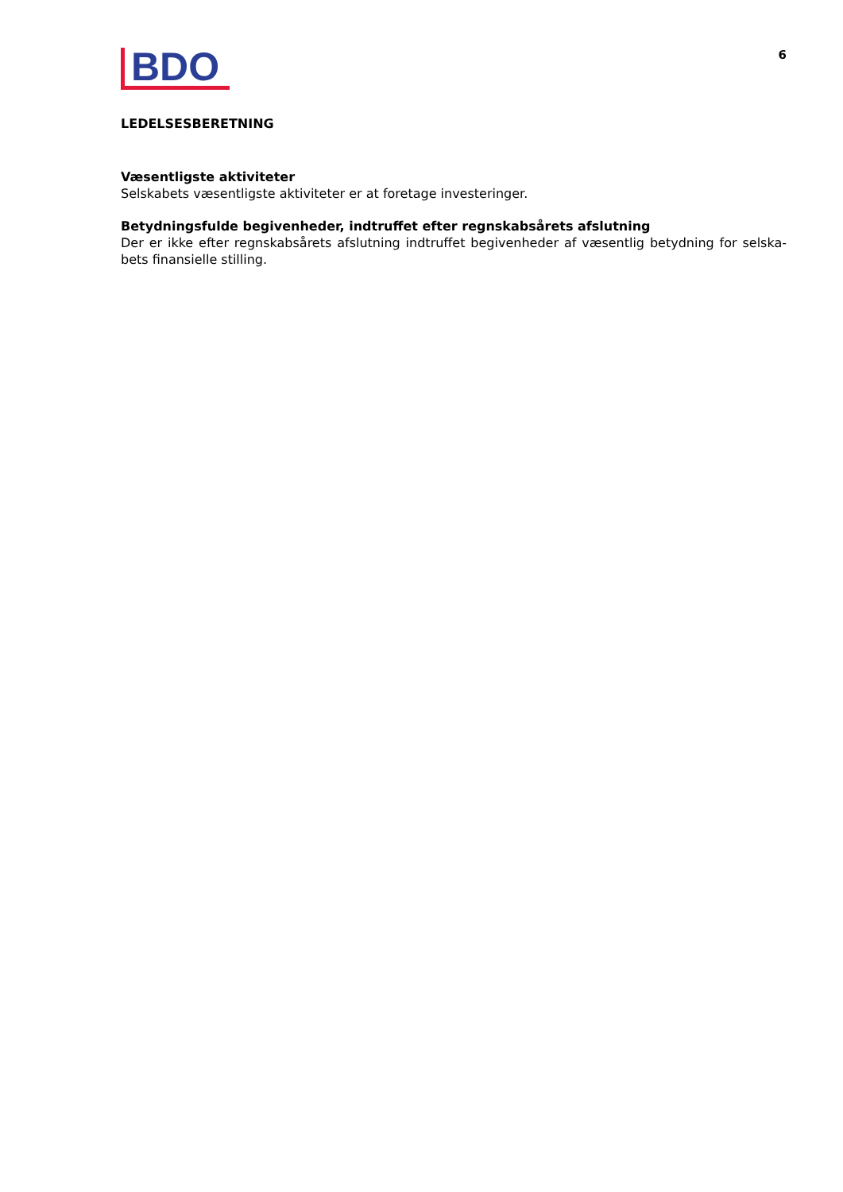BDO
6
LEDELSESBERETNING
Væsentligste aktiviteter
Selskabets væsentligste aktiviteter er at foretage investeringer.
Betydningsfulde begivenheder, indtruffet efter regnskabsårets afslutning
Der er ikke efter regnskabsårets afslutning indtruffet begivenheder af væsentlig betydning for selska­bets finansielle stilling.